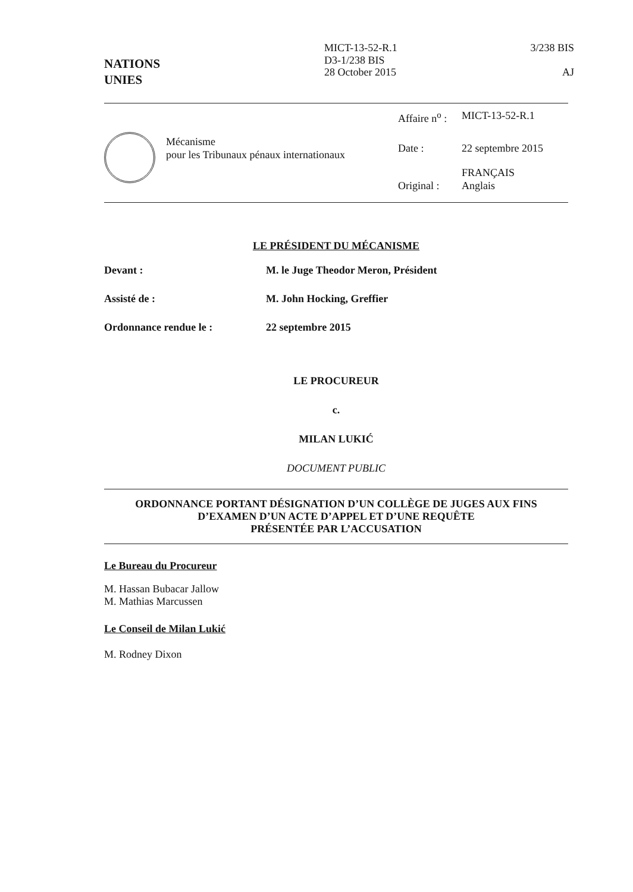NATIONS
UNIES
MICT-13-52-R.1
D3-1/238 BIS
28 October 2015
3/238 BIS
AJ
Mécanisme
pour les Tribunaux pénaux internationaux
| Affaire n<sup>o</sup> : | MICT-13-52-R.1 |
| Date : | 22 septembre 2015 |
| Original : | FRANÇAIS Anglais |
LE PRÉSIDENT DU MÉCANISME
| Devant : | M. le Juge Theodor Meron, Président |
| Assisté de : | M. John Hocking, Greffier |
| Ordonnance rendue le : | 22 septembre 2015 |
LE PROCUREUR
c.
MILAN LUKIĆ
DOCUMENT PUBLIC
ORDONNANCE PORTANT DÉSIGNATION D’UN COLLÈGE DE JUGES AUX FINS
D’EXAMEN D’UN ACTE D’APPEL ET D’UNE REQUÊTE
PRÉSENTÉE PAR L’ACCUSATION
Le Bureau du Procureur
M. Hassan Bubacar Jallow
M. Mathias Marcussen
Le Conseil de Milan Lukić
M. Rodney Dixon